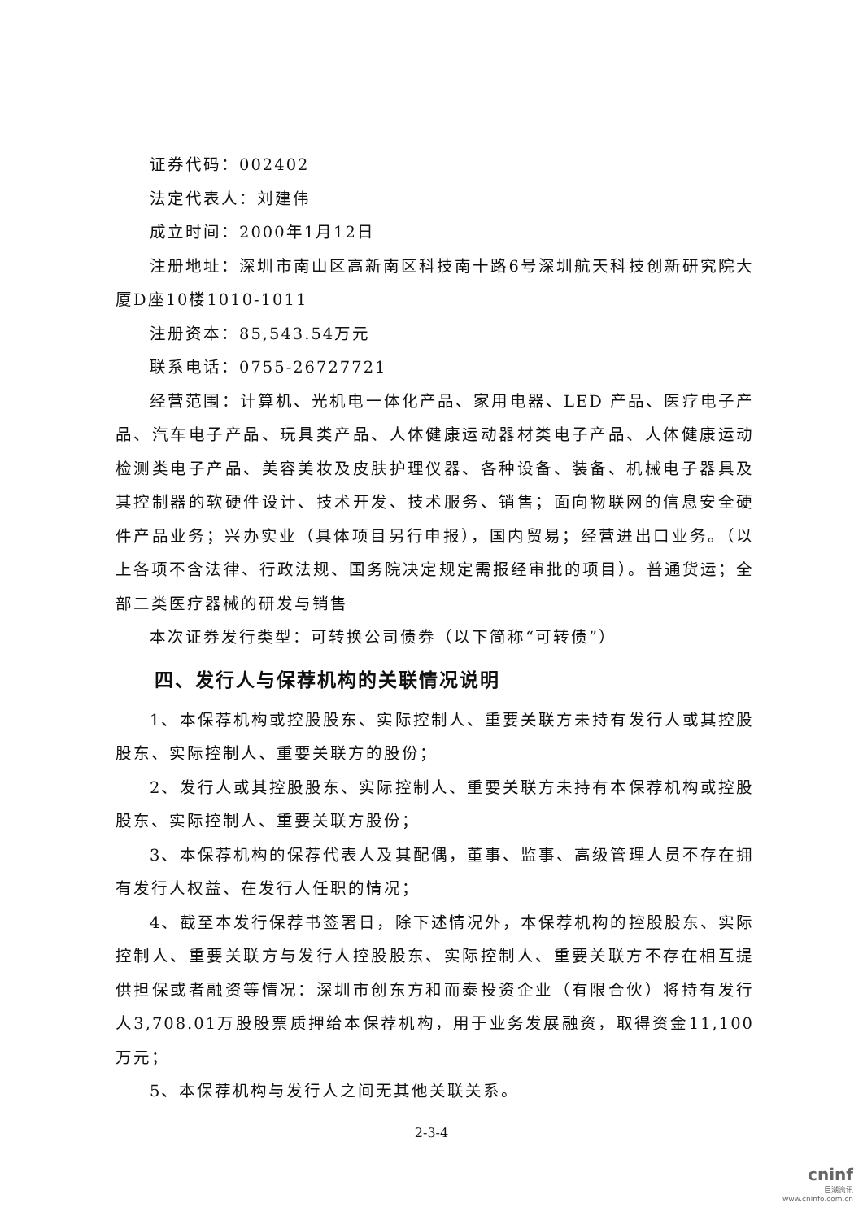证券代码：002402
法定代表人：刘建伟
成立时间：2000年1月12日
注册地址：深圳市南山区高新南区科技南十路6号深圳航天科技创新研究院大厦D座10楼1010-1011
注册资本：85,543.54万元
联系电话：0755-26727721
经营范围：计算机、光机电一体化产品、家用电器、LED 产品、医疗电子产品、汽车电子产品、玩具类产品、人体健康运动器材类电子产品、人体健康运动检测类电子产品、美容美妆及皮肤护理仪器、各种设备、装备、机械电子器具及其控制器的软硬件设计、技术开发、技术服务、销售；面向物联网的信息安全硬件产品业务；兴办实业（具体项目另行申报），国内贸易；经营进出口业务。（以上各项不含法律、行政法规、国务院决定规定需报经审批的项目）。普通货运；全部二类医疗器械的研发与销售
本次证券发行类型：可转换公司债券（以下简称“可转债”）
四、发行人与保荐机构的关联情况说明
1、本保荐机构或控股股东、实际控制人、重要关联方未持有发行人或其控股股东、实际控制人、重要关联方的股份；
2、发行人或其控股股东、实际控制人、重要关联方未持有本保荐机构或控股股东、实际控制人、重要关联方股份；
3、本保荐机构的保荐代表人及其配偶，董事、监事、高级管理人员不存在拥有发行人权益、在发行人任职的情况；
4、截至本发行保荐书签署日，除下述情况外，本保荐机构的控股股东、实际控制人、重要关联方与发行人控股股东、实际控制人、重要关联方不存在相互提供担保或者融资等情况：深圳市创东方和而泰投资企业（有限合伙）将持有发行人3,708.01万股股票质押给本保荐机构，用于业务发展融资，取得资金11,100万元；
5、本保荐机构与发行人之间无其他关联关系。
2-3-4
cninf
巨潮资讯
www.cninfo.com.cn